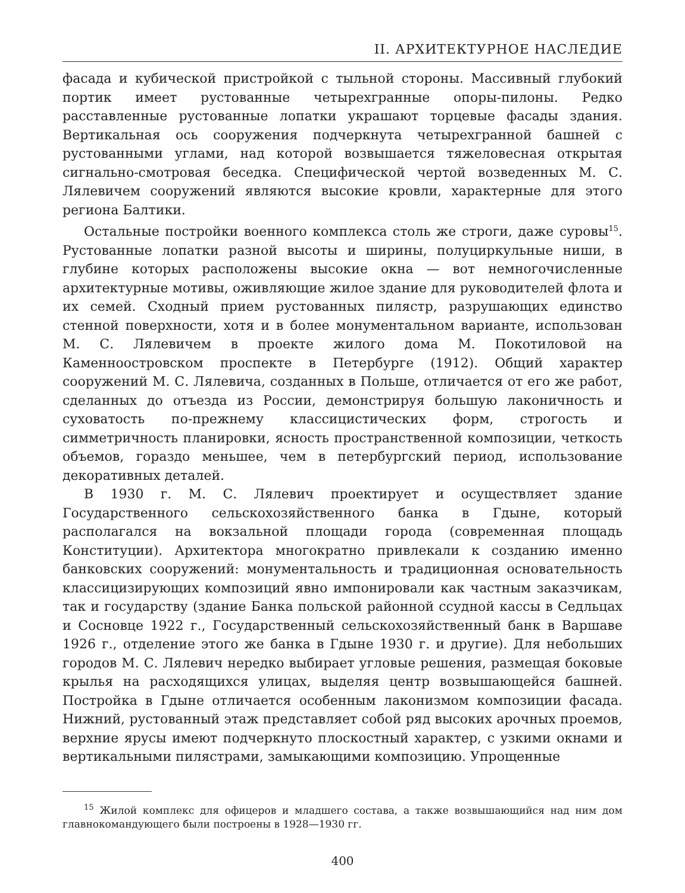II. АРХИТЕКТУРНОЕ НАСЛЕДИЕ
фасада и кубической пристройкой с тыльной стороны. Массивный глубокий портик имеет рустованные четырехгранные опоры-пилоны. Редко расставленные рустованные лопатки украшают торцевые фасады здания. Вертикальная ось сооружения подчеркнута четырехгранной башней с рустованными углами, над которой возвышается тяжеловесная открытая сигнально-смотровая беседка. Специфической чертой возведенных М. С. Лялевичем сооружений являются высокие кровли, характерные для этого региона Балтики.
Остальные постройки военного комплекса столь же строги, даже суровы<sup>15</sup>. Рустованные лопатки разной высоты и ширины, полуциркульные ниши, в глубине которых расположены высокие окна — вот немногочисленные архитектурные мотивы, оживляющие жилое здание для руководителей флота и их семей. Сходный прием рустованных пилястр, разрушающих единство стенной поверхности, хотя и в более монументальном варианте, использован М. С. Лялевичем в проекте жилого дома М. Покотиловой на Каменноостровском проспекте в Петербурге (1912). Общий характер сооружений М. С. Лялевича, созданных в Польше, отличается от его же работ, сделанных до отъезда из России, демонстрируя большую лаконичность и суховатость по-прежнему классицистических форм, строгость и симметричность планировки, ясность пространственной композиции, четкость объемов, гораздо меньшее, чем в петербургский период, использование декоративных деталей.
В 1930 г. М. С. Лялевич проектирует и осуществляет здание Государственного сельскохозяйственного банка в Гдыне, который располагался на вокзальной площади города (современная площадь Конституции). Архитектора многократно привлекали к созданию именно банковских сооружений: монументальность и традиционная основательность классицизирующих композиций явно импонировали как частным заказчикам, так и государству (здание Банка польской районной ссудной кассы в Седльцах и Сосновце 1922 г., Государственный сельскохозяйственный банк в Варшаве 1926 г., отделение этого же банка в Гдыне 1930 г. и другие). Для небольших городов М. С. Лялевич нередко выбирает угловые решения, размещая боковые крылья на расходящихся улицах, выделяя центр возвышающейся башней. Постройка в Гдыне отличается особенным лаконизмом композиции фасада. Нижний, рустованный этаж представляет собой ряд высоких арочных проемов, верхние ярусы имеют подчеркнуто плоскостный характер, с узкими окнами и вертикальными пилястрами, замыкающими композицию. Упрощенные
<sup>15</sup> Жилой комплекс для офицеров и младшего состава, а также возвышающийся над ним дом главнокомандующего были построены в 1928—1930 гг.
400